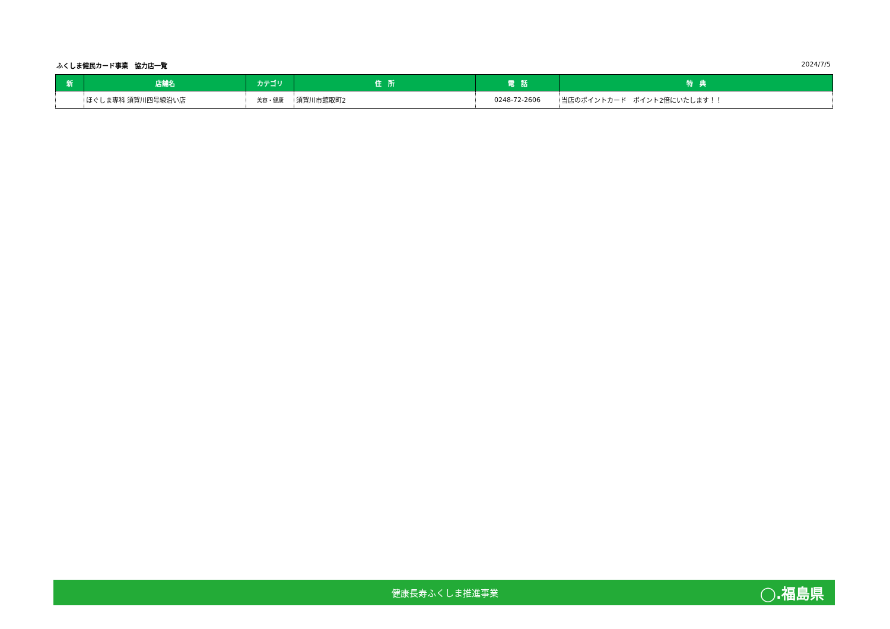ふくしま健民カード事業　協力店一覧 2024/7/5
| 新 | 店舗名 | カテゴリ | 住 所 | 電 話 | 特 典 |
| --- | --- | --- | --- | --- | --- |
| | ほぐしま専科 須賀川四号線沿い店 | 美容・健康 | 須賀川市館取町2 | 0248-72-2606 | 当店のポイントカード ポイント2倍にいたします！！ |
健康長寿ふくしま推進事業 ◯.福島県